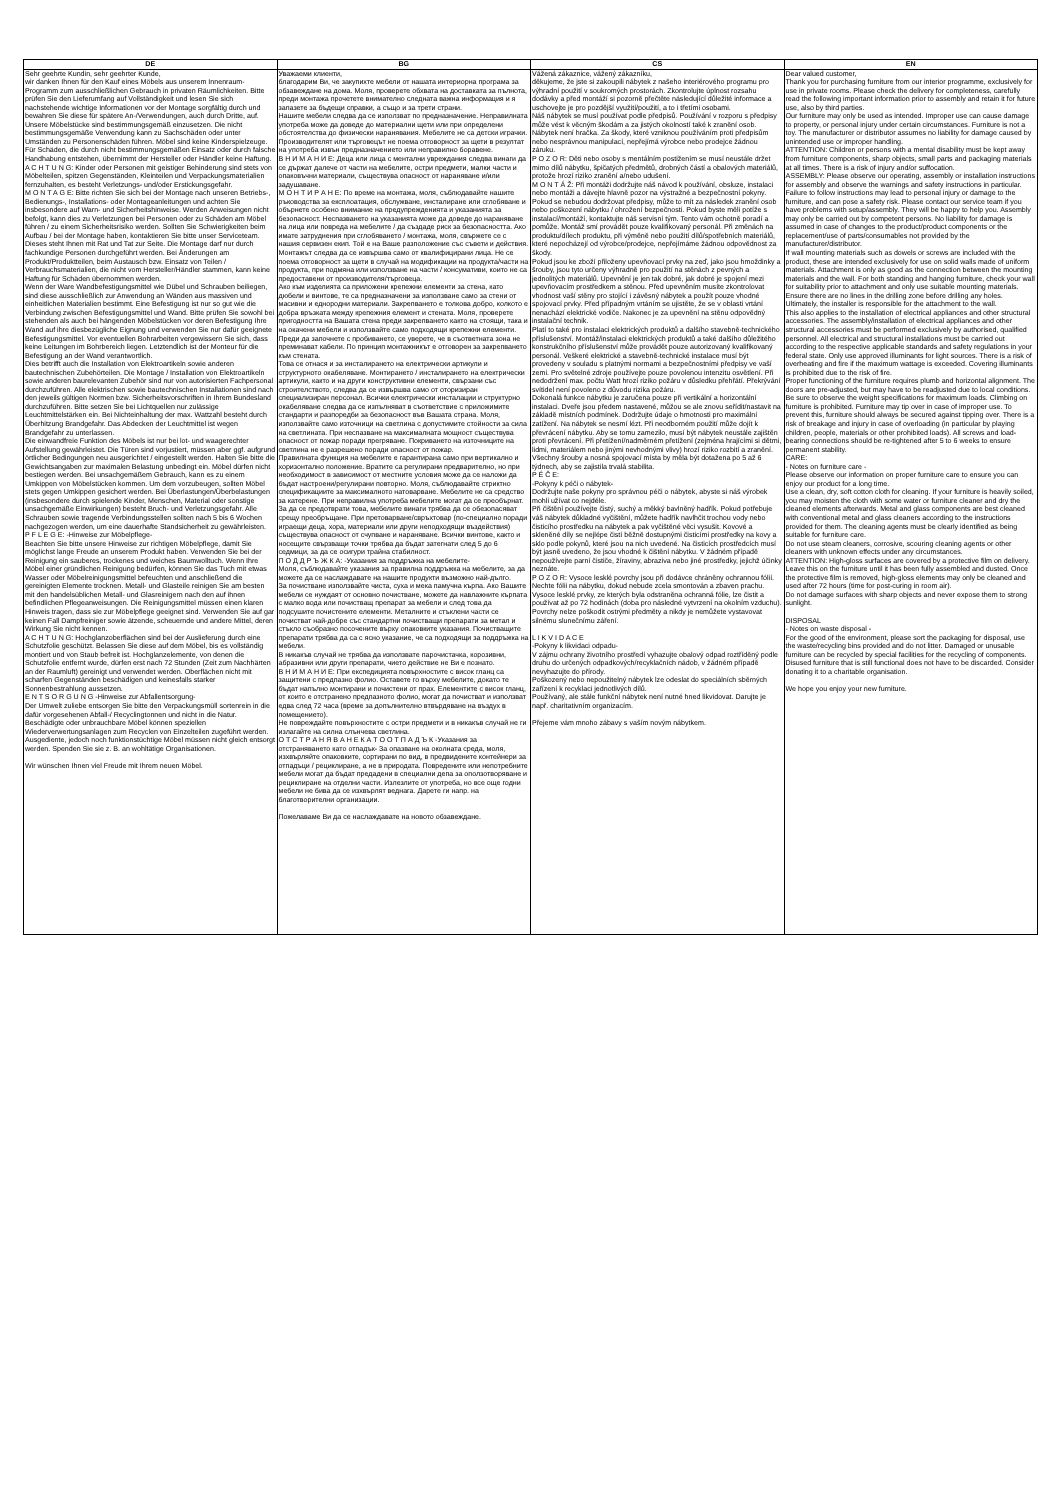| DE | BG | CS | EN |
| --- | --- | --- | --- |
| Sehr geehrte Kundin, sehr geehrter Kunde, wir danken Ihnen für den Kauf eines Möbels aus unserem Innenraum-Programm zum ausschließlichen Gebrauch in privaten Räumlichkeiten. Bitte prüfen Sie den Lieferumfang auf Vollständigkeit und lesen Sie sich nachstehende wichtige Informationen vor der Montage sorgfältig durch und bewahren Sie diese für spätere An-/Verwendungen, auch durch Dritte, auf. Unsere Möbelstücke sind bestimmungsgemäß einzusetzen. Die nicht bestimmungsgemäße Verwendung kann zu Sachschäden oder unter Umständen zu Personenschäden führen. Möbel sind keine Kinderspielzeuge. Für Schäden, die durch nicht bestimmungsgemäßen Einsatz oder durch falsche Handhabung entstehen, übernimmt der Hersteller oder Händler keine Haftung. A C H T U N G: Kinder oder Personen mit geistiger Behinderung sind stets von Möbelteilen, spitzen Gegenständen, Kleinteilen und Verpackungsmaterialien fernzuhalten, es besteht Verletzungs- und/oder Erstickungsgefahr. M O N T A G E: Bitte richten Sie sich bei der Montage nach unseren Betriebs-, Bedienungs-, Installations- oder Montageanleitungen und achten Sie insbesondere auf Warn- und Sicherheitshinweise. Werden Anweisungen nicht befolgt, kann dies zu Verletzungen bei Personen oder zu Schäden am Möbel führen / zu einem Sicherheitsrisiko werden. Sollten Sie Schwierigkeiten beim Aufbau / bei der Montage haben, kontaktieren Sie bitte unser Serviceteam. Dieses steht Ihnen mit Rat und Tat zur Seite. Die Montage darf nur durch fachkundige Personen durchgeführt werden. Bei Änderungen am Produkt/Produktteilen, beim Austausch bzw. Einsatz von Teilen / Verbrauchsmaterialien, die nicht vom Hersteller/Händler stammen, kann keine Haftung für Schäden übernommen werden. Wenn der Ware Wandbefestigungsmittel wie Dübel und Schrauben beiliegen, sind diese ausschließlich zur Anwendung an Wänden aus massiven und einheitlichen Materialien bestimmt. Eine Befestigung ist nur so gut wie die Verbindung zwischen Befestigungsmittel und Wand. Bitte prüfen Sie sowohl bei stehenden als auch bei hängenden Möbelstücken vor deren Befestigung Ihre Wand auf ihre diesbezügliche Eignung und verwenden Sie nur dafür geeignete Befestigungsmittel. Vor eventuellen Bohrarbeiten vergewissern Sie sich, dass keine Leitungen im Bohrbereich liegen. Letztendlich ist der Monteur für die Befestigung an der Wand verantwortlich. Dies betrifft auch die Installation von Elektroartikeln sowie anderen bautechnischen Zubehörteilen. Die Montage / Installation von Elektroartikeln sowie anderen baurelevanten Zubehör sind nur von autorisierten Fachpersonal durchzuführen. Alle elektrischen sowie bautechnischen Installationen sind nach den jeweils gültigen Normen bzw. Sicherheitsvorschriften in Ihrem Bundesland durchzuführen. Bitte setzen Sie bei Lichtquellen nur zulässige Leuchtmittelstärken ein. Bei Nichteinhaltung der max. Wattzahl besteht durch Überhitzung Brandgefahr. Das Abdecken der Leuchtmittel ist wegen Brandgefahr zu unterlassen. Die einwandfreie Funktion des Möbels ist nur bei lot- und waagerechter Aufstellung gewährleistet. Die Türen sind vorjustiert, müssen aber ggf. aufgrund örtlicher Bedingungen neu ausgerichtet / eingestellt werden. Halten Sie bitte die Gewichtsangaben zur maximalen Belastung unbedingt ein. Möbel dürfen nicht bestiegen werden. Bei unsachgemäßem Gebrauch, kann es zu einem Umkippen von Möbelstücken kommen. Um dem vorzubeugen, sollten Möbel stets gegen Umkippen gesichert werden. Bei Überlastungen/Überbelastungen (insbesondere durch spielende Kinder, Menschen, Material oder sonstige unsachgemäße Einwirkungen) besteht Bruch- und Verletzungsgefahr. Alle Schrauben sowie tragende Verbindungsstellen sollten nach 5 bis 6 Wochen nachgezogen werden, um eine dauerhafte Standsicherheit zu gewährleisten. P F L E G E: -Hinweise zur Möbelpflege- Beachten Sie bitte unsere Hinweise zur richtigen Möbelpflege, damit Sie möglichst lange Freude an unserem Produkt haben. Verwenden Sie bei der Reinigung ein sauberes, trockenes und weiches Baumwolltuch. Wenn Ihre Möbel einer gründlichen Reinigung bedürfen, können Sie das Tuch mit etwas Wasser oder Möbelreinigungsmittel befeuchten und anschließend die gereinigten Elemente trocknen. Metall- und Glasteile reinigen Sie am besten mit den handelsüblichen Metall- und Glasreinigern nach den auf ihnen befindlichen Pflegeanweisungen. Die Reinigungsmittel müssen einen klaren Hinweis tragen, dass sie zur Möbelpflege geeignet sind. Verwenden Sie auf gar keinen Fall Dampfreiniger sowie ätzende, scheuernde und andere Mittel, deren Wirkung Sie nicht kennen. A C H T U N G: Hochglanzoberflächen sind bei der Auslieferung durch eine Schutzfolie geschützt. Belassen Sie diese auf dem Möbel, bis es vollständig montiert und von Staub befreit ist. Hochglanzelemente, von denen die Schutzfolie entfernt wurde, dürfen erst nach 72 Stunden (Zeit zum Nachhärten an der Raumluft) gereinigt und verwendet werden. Oberflächen nicht mit scharfen Gegenständen beschädigen und keinesfalls starker Sonnenbestrahlung aussetzen. E N T S O R G U N G -Hinweise zur Abfallentsorgung- Der Umwelt zuliebe entsorgen Sie bitte den Verpackungsmüll sortenrein in die dafür vorgesehenen Abfall-/ Recyclingtonnen und nicht in die Natur. Beschädigte oder unbrauchbare Möbel können speziellen Wiederverwertungsanlagen zum Recyclen von Einzelteilen zugeführt werden. Ausgediente, jedoch noch funktionstüchtige Möbel müssen nicht gleich entsorgt werden. Spenden Sie sie z. B. an wohltätige Organisationen. Wir wünschen Ihnen viel Freude mit Ihrem neuen Möbel. | Уважаеми клиенти, благодарим Ви, че закупихте мебели от нашата интериорна програма за обзавеждане на дома. Моля, проверете обхвата на доставката за пълнота, преди монтажа прочетете внимателно следната важна информация и я запазете за бъдещи справки, а също и за трети страни. Нашите мебели следва да се използват по предназначение. Неправилната употреба може да доведе до материални щети или при определени обстоятелства до физически наранявания. Мебелите не са детски играчки. Производителят или търговецът не поема отговорност за щети в резултат на употреба извън предназначението или неправилно боравене. В Н И М А Н И Е: Деца или лица с ментални увреждания следва винаги да се държат далече от части на мебелите, остри предмети, малки части и опаковъчни материали, съществува опасност от нараняване и/или задушаване. М О Н Т И Р А Н Е: По време на монтажа, моля, съблюдавайте нашите ръководства за експлоатация, обслужване, инсталиране или сглобяване и обърнете особено внимание на предупрежденията и указанията за безопасност. Неспазването на указанията може да доведе до нараняване на лица или повреда на мебелите / да създаде риск за безопасността. Ако имате затруднения при сглобяването / монтажа, моля, свържете се с нашия сервизен екип. Той е на Ваше разположение със съвети и действия. Монтажът следва да се извършва само от квалифицирани лица. Не се поема отговорност за щети в случай на модификации на продукта/части на продукта, при подмяна или използване на части / консумативи, които не са предоставени от производителя/търговеца. Ако към изделията са приложени крепежни елементи за стена, като дюбели и винтове, те са предназначени за използване само за стени от масивни и еднородни материали. Закрепването е толкова добро, колкото е добра връзката между крепежния елемент и стената. Моля, проверете пригодността на Вашата стена преди закрепването както на стоящи, така и на окачени мебели и използвайте само подходящи крепежни елементи. Преди да започнете с пробиването, се уверете, че в съответната зона не преминават кабели. По принцип монтажникът е отговорен за закрепването към стената. Това се отнася и за инсталирането на електрически артикули и структурното окабеляване. Монтирането / инсталирането на електрически артикули, както и на други конструктивни елементи, свързани със строителството, следва да се извършва само от оторизиран специализиран персонал. Всички електрически инсталации и структурно окабеляване следва да се изпълняват в съответствие с приложимите стандарти и разпоредби за безопасност във Вашата страна. Моля, използвайте само източници на светлина с допустимите стойности за сила на светлината. При неспазване на максималната мощност съществува опасност от пожар поради прегряване. Покриването на източниците на светлина не е разрешено поради опасност от пожар. Правилната функция на мебелите е гарантирана само при вертикално и хоризонтално положение. Вратите са регулирани предварително, но при необходимост в зависимост от местните условия може да се наложи да бъдат настроени/регулирани повторно. Моля, съблюдавайте стриктно спецификациите за максималното натоварване. Мебелите не са средство за катерене. При неправилна употреба мебелите могат да се преобърнат. За да се предотврати това, мебелите винаги трябва да се обезопасяват срещу преобръщане. При претоварване/свръхтовар (по-специално поради играещи деца, хора, материали или други неподходящи въздействия) съществува опасност от счупване и нараняване. Всички винтове, както и носещите свързващи точки трябва да бъдат затегнати след 5 до 6 седмици, за да се осигури трайна стабилност. П О Д Д Р Ъ Ж К А: -Указания за поддръжка на мебелите- Моля, съблюдавайте указания за правилна поддръжка на мебелите, за да можете да се наслаждавате на нашите продукти възможно най-дълго. За почистване използвайте чиста, суха и мека памучна кърпа. Ако Вашите мебели се нуждаят от основно почистване, можете да навлажните кърпата с малко вода или почистващ препарат за мебели и след това да подсушите почистените елементи. Металните и стъклени части се почистват най-добре със стандартни почистващи препарати за метал и стъкло съобразно посочените върху опаковките указания. Почистващите препарати трябва да са с ясно указание, че са подходящи за поддръжка на мебели. В никакъв случай не трябва да използвате парочистачка, корозивни, абразивни или други препарати, чието действие не Ви е познато. В Н И М А Н И Е: При експедицията повърхностите с висок гланц са защитени с предпазно фолио. Оставете го върху мебелите, докато те бъдат напълно монтирани и почистени от прах. Елементите с висок гланц, от които е отстранено предпазното фолио, могат да почистват и използват едва след 72 часа (време за допълнително втвърдяване на въздух в помещението). Не повреждайте повърхностите с остри предмети и в никакъв случай не ги излагайте на силна слънчева светлина. О Т С Т Р А Н Я В А Н Е К А Т О О Т П А Д Ъ К -Указания за отстраняването като отпадък- За опазване на околната среда, моля, изхвърляйте опаковките, сортирани по вид, в предвидените контейнери за отпадъци / рециклиране, а не в природата. Повредените или непотребните мебели могат да бъдат предадени в специални депа за оползотворяване и рециклиране на отделни части. Излезлите от употреба, но все още годни мебели не бива да се изхвърлят веднага. Дарете ги напр. на благотворителни организации. Пожелаваме Ви да се наслаждавате на новото обзавеждане. | Vážená zákaznice, vážený zákazníku, děkujeme, že jste si zakoupili nábytek z našeho interiérového programu pro výhradní použití v soukromých prostorách. Zkontrolujte úplnost rozsahu dodávky a před montáží si pozorně přečtěte následující důležité informace a uschovejte je pro pozdější využití/použití, a to i třetími osobami. Náš nábytek se musí používat podle předpisů. Používání v rozporu s předpisy může vést k věcným škodám a za jistých okolností také k zranění osob. Nábytek není hračka. Za škody, které vzniknou používáním proti předpisům nebo nesprávnou manipulací, nepřejímá výrobce nebo prodejce žádnou záruku. P O Z O R: Děti nebo osoby s mentálním postižením se musí neustále držet mimo dílů nábytku, špičatých předmětů, drobných částí a obalových materiálů, protože hrozí riziko zranění a/nebo udušení. M O N T Á Ž: Při montáži dodržujte náš návod k používání, obsluze, instalaci nebo montáži a dávejte hlavně pozor na výstražné a bezpečnostní pokyny. Pokud se nebudou dodržovat předpisy, může to mít za následek zranění osob nebo poškození nábytku / ohrožení bezpečnosti. Pokud byste měli potíže s instalací/montáží, kontaktujte náš servisní tým. Tento vám ochotně poradí a pomůže. Montáž smí provádět pouze kvalifikovaný personál. Při změnách na produktu/dílech produktu, při výměně nebo použití dílů/spotřebních materiálů, které nepocházejí od výrobce/prodejce, nepřejímáme žádnou odpovědnost za škody. Pokud jsou ke zboží přiloženy upevňovací prvky na zeď, jako jsou hmoždinky a šrouby, jsou tyto určeny výhradně pro použití na stěnách z pevných a jednolitých materiálů. Upevnění je jen tak dobré, jak dobré je spojení mezi upevňovacím prostředkem a stěnou. Před upevněním musíte zkontrolovat vhodnost vaší stěny pro stojící i závěsný nábytek a použít pouze vhodné spojovací prvky. Před případným vrtáním se ujistěte, že se v oblasti vrtání nenachází elektrické vodiče. Nakonec je za upevnění na stěnu odpovědný instalační technik. Platí to také pro instalaci elektrických produktů a dalšího stavebně-technického příslušenství. Montáž/instalaci elektrických produktů a také dalšího důležitého konstrukčního příslušenství může provádět pouze autorizovaný kvalifikovaný personál. Veškeré elektrické a stavebně-technické instalace musí být provedeny v souladu s platnými normami a bezpečnostními předpisy ve vaší zemi. Pro světelné zdroje používejte pouze povolenou intenzitu osvětlení. Při nedodržení max. počtu Watt hrozí riziko požáru v důsledku přehřátí. Překrývání svítidel není povoleno z důvodu rizika požáru. Dokonalá funkce nábytku je zaručena pouze při vertikální a horizontální instalaci. Dveře jsou předem nastavené, můžou se ale znovu seřídit/nastavit na základě místních podmínek. Dodržujte údaje o hmotnosti pro maximální zatížení. Na nábytek se nesmí lézt. Při neodborném použití může dojít k převrácení nábytku. Aby se tomu zamezilo, musí být nábytek neustále zajištěn proti převrácení. Při přetížení/nadměrném přetížení (zejména hrajícími si dětmi, lidmi, materiálem nebo jinými nevhodnými vlivy) hrozí riziko rozbití a zranění. Všechny šrouby a nosná spojovací místa by měla být dotažena po 5 až 6 týdnech, aby se zajistila trvalá stabilita. P É Č E: -Pokyny k péči o nábytek- Dodržujte naše pokyny pro správnou péči o nábytek, abyste si náš výrobek mohli užívat co nejdéle. Při čištění používejte čistý, suchý a měkký bavlněný hadřík. Pokud potřebuje váš nábytek důkladné vyčištění, můžete hadřík navlhčit trochou vody nebo čisticího prostředku na nábytek a pak vyčištěné věci vysušit. Kovové a skleněné díly se nejlépe čistí běžně dostupnými čisticími prostředky na kovy a sklo podle pokynů, které jsou na nich uvedené. Na čisticích prostředcích musí být jasně uvedeno, že jsou vhodné k čištění nábytku. V žádném případě nepoužívejte parní čističe, žíraviny, abraziva nebo jiné prostředky, jejichž účinky neznáte. P O Z O R: Vysoce lesklé povrchy jsou při dodávce chráněny ochrannou fólií. Nechte fólii na nábytku, dokud nebude zcela smontován a zbaven prachu. Vysoce lesklé prvky, ze kterých byla odstraněna ochranná fólie, lze čistit a používat až po 72 hodinách (doba pro následné vytvrzení na okolním vzduchu). Povrchy nelze poškodit ostrými předměty a nikdy je nemůžete vystavovat silnému slunečnímu záření. L I K V I D A C E -Pokyny k likvidaci odpadu- V zájmu ochrany životního prostředí vyhazujte obalový odpad roztříděný podle druhu do určených odpadkových/recyklačních nádob, v žádném případě nevyhazujte do přírody. Poškozený nebo nepoužitelný nábytek lze odeslat do speciálních sběrných zařízení k recyklaci jednotlivých dílů. Používaný, ale stále funkční nábytek není nutné hned likvidovat. Darujte je např. charitativním organizacím. Přejeme vám mnoho zábavy s vaším novým nábytkem. | Dear valued customer, Thank you for purchasing furniture from our interior programme, exclusively for use in private rooms. Please check the delivery for completeness, carefully read the following important information prior to assembly and retain it for future use, also by third parties. Our furniture may only be used as intended. Improper use can cause damage to property, or personal injury under certain circumstances. Furniture is not a toy. The manufacturer or distributor assumes no liability for damage caused by unintended use or improper handling. ATTENTION: Children or persons with a mental disability must be kept away from furniture components, sharp objects, small parts and packaging materials at all times. There is a risk of injury and/or suffocation. ASSEMBLY: Please observe our operating, assembly or installation instructions for assembly and observe the warnings and safety instructions in particular. Failure to follow instructions may lead to personal injury or damage to the furniture, and can pose a safety risk. Please contact our service team if you have problems with setup/assembly. They will be happy to help you. Assembly may only be carried out by competent persons. No liability for damage is assumed in case of changes to the product/product components or the replacement/use of parts/consumables not provided by the manufacturer/distributor. If wall mounting materials such as dowels or screws are included with the product, these are intended exclusively for use on solid walls made of uniform materials. Attachment is only as good as the connection between the mounting materials and the wall. For both standing and hanging furniture, check your wall for suitability prior to attachment and only use suitable mounting materials. Ensure there are no lines in the drilling zone before drilling any holes. Ultimately, the installer is responsible for the attachment to the wall. This also applies to the installation of electrical appliances and other structural accessories. The assembly/installation of electrical appliances and other structural accessories must be performed exclusively by authorised, qualified personnel. All electrical and structural installations must be carried out according to the respective applicable standards and safety regulations in your federal state. Only use approved illuminants for light sources. There is a risk of overheating and fire if the maximum wattage is exceeded. Covering illuminants is prohibited due to the risk of fire. Proper functioning of the furniture requires plumb and horizontal alignment. The doors are pre-adjusted, but may have to be readjusted due to local conditions. Be sure to observe the weight specifications for maximum loads. Climbing on furniture is prohibited. Furniture may tip over in case of improper use. To prevent this, furniture should always be secured against tipping over. There is a risk of breakage and injury in case of overloading (in particular by playing children, people, materials or other prohibited loads). All screws and load-bearing connections should be re-tightened after 5 to 6 weeks to ensure permanent stability. CARE: - Notes on furniture care - Please observe our information on proper furniture care to ensure you can enjoy our product for a long time. Use a clean, dry, soft cotton cloth for cleaning. If your furniture is heavily soiled, you may moisten the cloth with some water or furniture cleaner and dry the cleaned elements afterwards. Metal and glass components are best cleaned with conventional metal and glass cleaners according to the instructions provided for them. The cleaning agents must be clearly identified as being suitable for furniture care. Do not use steam cleaners, corrosive, scouring cleaning agents or other cleaners with unknown effects under any circumstances. ATTENTION: High-gloss surfaces are covered by a protective film on delivery. Leave this on the furniture until it has been fully assembled and dusted. Once the protective film is removed, high-gloss elements may only be cleaned and used after 72 hours (time for post-curing in room air). Do not damage surfaces with sharp objects and never expose them to strong sunlight. DISPOSAL - Notes on waste disposal - For the good of the environment, please sort the packaging for disposal, use the waste/recycling bins provided and do not litter. Damaged or unusable furniture can be recycled by special facilities for the recycling of components. Disused furniture that is still functional does not have to be discarded. Consider donating it to a charitable organisation. We hope you enjoy your new furniture. |